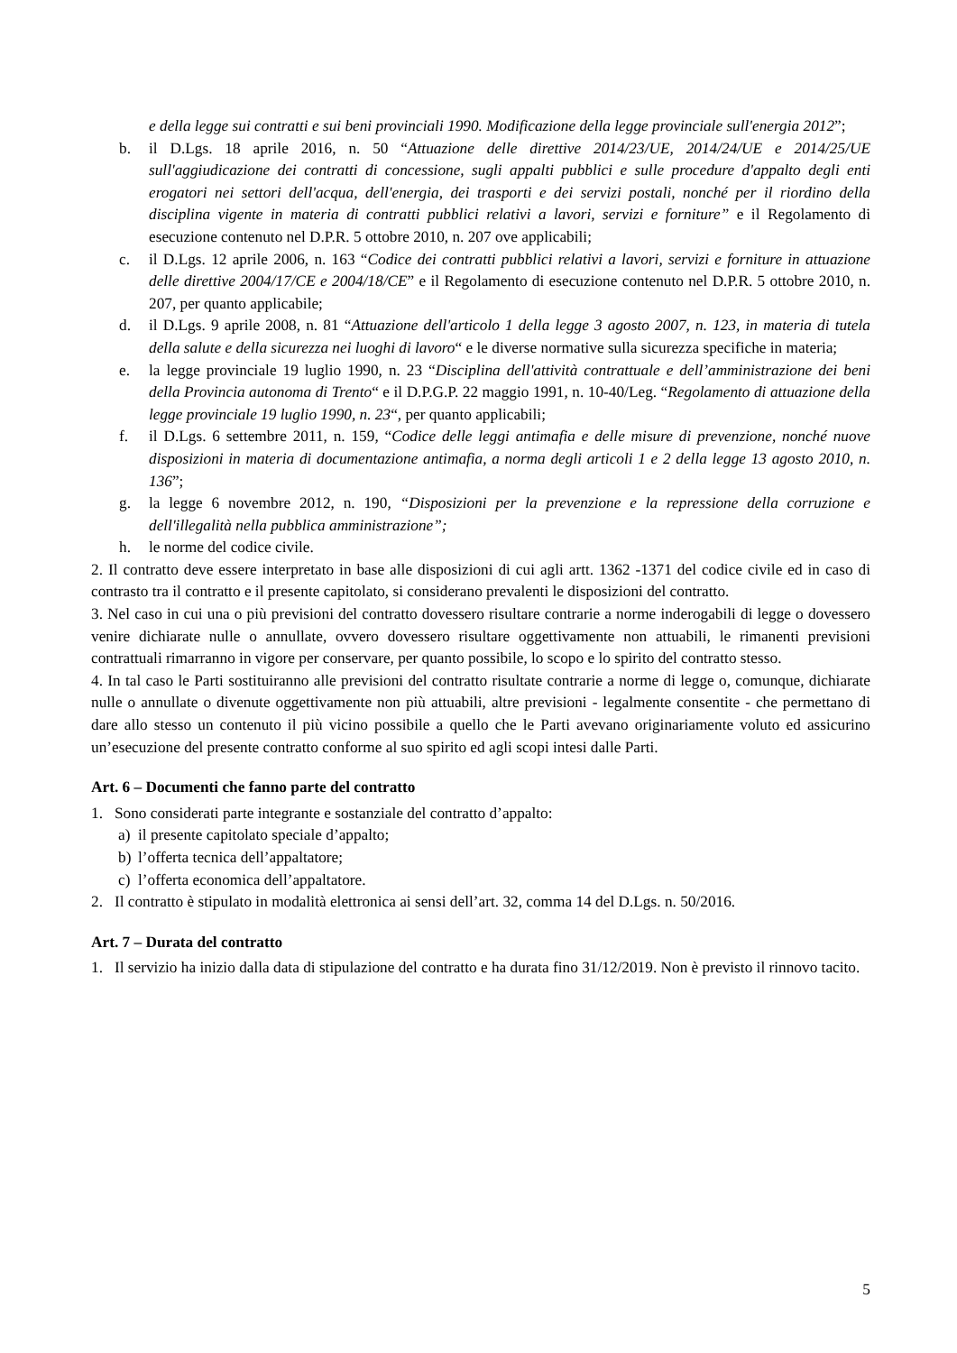e della legge sui contratti e sui beni provinciali 1990. Modificazione della legge provinciale sull'energia 2012”;
b. il D.Lgs. 18 aprile 2016, n. 50 “Attuazione delle direttive 2014/23/UE, 2014/24/UE e 2014/25/UE sull'aggiudicazione dei contratti di concessione, sugli appalti pubblici e sulle procedure d'appalto degli enti erogatori nei settori dell'acqua, dell'energia, dei trasporti e dei servizi postali, nonché per il riordino della disciplina vigente in materia di contratti pubblici relativi a lavori, servizi e forniture” e il Regolamento di esecuzione contenuto nel D.P.R. 5 ottobre 2010, n. 207 ove applicabili;
c. il D.Lgs. 12 aprile 2006, n. 163 “Codice dei contratti pubblici relativi a lavori, servizi e forniture in attuazione delle direttive 2004/17/CE e 2004/18/CE” e il Regolamento di esecuzione contenuto nel D.P.R. 5 ottobre 2010, n. 207, per quanto applicabile;
d. il D.Lgs. 9 aprile 2008, n. 81 “Attuazione dell'articolo 1 della legge 3 agosto 2007, n. 123, in materia di tutela della salute e della sicurezza nei luoghi di lavoro“ e le diverse normative sulla sicurezza specifiche in materia;
e. la legge provinciale 19 luglio 1990, n. 23 “Disciplina dell'attività contrattuale e dell’amministrazione dei beni della Provincia autonoma di Trento“ e il D.P.G.P. 22 maggio 1991, n. 10-40/Leg. “Regolamento di attuazione della legge provinciale 19 luglio 1990, n. 23“, per quanto applicabili;
f. il D.Lgs. 6 settembre 2011, n. 159, “Codice delle leggi antimafia e delle misure di prevenzione, nonché nuove disposizioni in materia di documentazione antimafia, a norma degli articoli 1 e 2 della legge 13 agosto 2010, n. 136”;
g. la legge 6 novembre 2012, n. 190, “Disposizioni per la prevenzione e la repressione della corruzione e dell'illegalità nella pubblica amministrazione”;
h. le norme del codice civile.
2. Il contratto deve essere interpretato in base alle disposizioni di cui agli artt. 1362 -1371 del codice civile ed in caso di contrasto tra il contratto e il presente capitolato, si considerano prevalenti le disposizioni del contratto.
3. Nel caso in cui una o più previsioni del contratto dovessero risultare contrarie a norme inderogabili di legge o dovessero venire dichiarate nulle o annullate, ovvero dovessero risultare oggettivamente non attuabili, le rimanenti previsioni contrattuali rimarranno in vigore per conservare, per quanto possibile, lo scopo e lo spirito del contratto stesso.
4. In tal caso le Parti sostituiranno alle previsioni del contratto risultate contrarie a norme di legge o, comunque, dichiarate nulle o annullate o divenute oggettivamente non più attuabili, altre previsioni - legalmente consentite - che permettano di dare allo stesso un contenuto il più vicino possibile a quello che le Parti avevano originariamente voluto ed assicurino un’esecuzione del presente contratto conforme al suo spirito ed agli scopi intesi dalle Parti.
Art. 6 – Documenti che fanno parte del contratto
1. Sono considerati parte integrante e sostanziale del contratto d’appalto:
a) il presente capitolato speciale d’appalto;
b) l’offerta tecnica dell’appaltatore;
c) l’offerta economica dell’appaltatore.
2. Il contratto è stipulato in modalità elettronica ai sensi dell’art. 32, comma 14 del D.Lgs. n. 50/2016.
Art. 7 – Durata del contratto
1. Il servizio ha inizio dalla data di stipulazione del contratto e ha durata fino 31/12/2019. Non è previsto il rinnovo tacito.
5